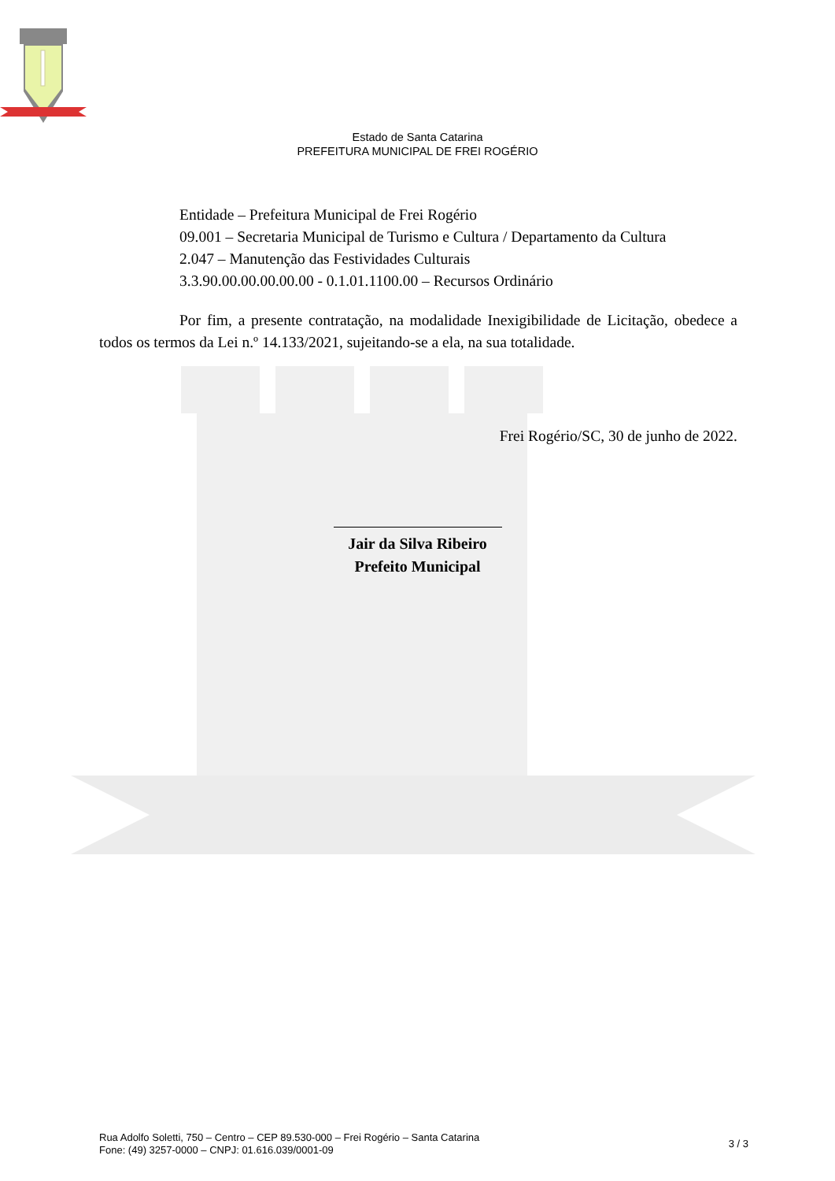Estado de Santa Catarina
PREFEITURA MUNICIPAL DE FREI ROGÉRIO
Entidade – Prefeitura Municipal de Frei Rogério
09.001 – Secretaria Municipal de Turismo e Cultura / Departamento da Cultura
2.047 – Manutenção das Festividades Culturais
3.3.90.00.00.00.00.00 - 0.1.01.1100.00 – Recursos Ordinário
Por fim, a presente contratação, na modalidade Inexigibilidade de Licitação, obedece a todos os termos da Lei n.º 14.133/2021, sujeitando-se a ela, na sua totalidade.
Frei Rogério/SC, 30 de junho de 2022.
Jair da Silva Ribeiro
Prefeito Municipal
Rua Adolfo Soletti, 750 – Centro – CEP 89.530-000 – Frei Rogério – Santa Catarina
Fone: (49) 3257-0000 – CNPJ: 01.616.039/0001-09
3 / 3